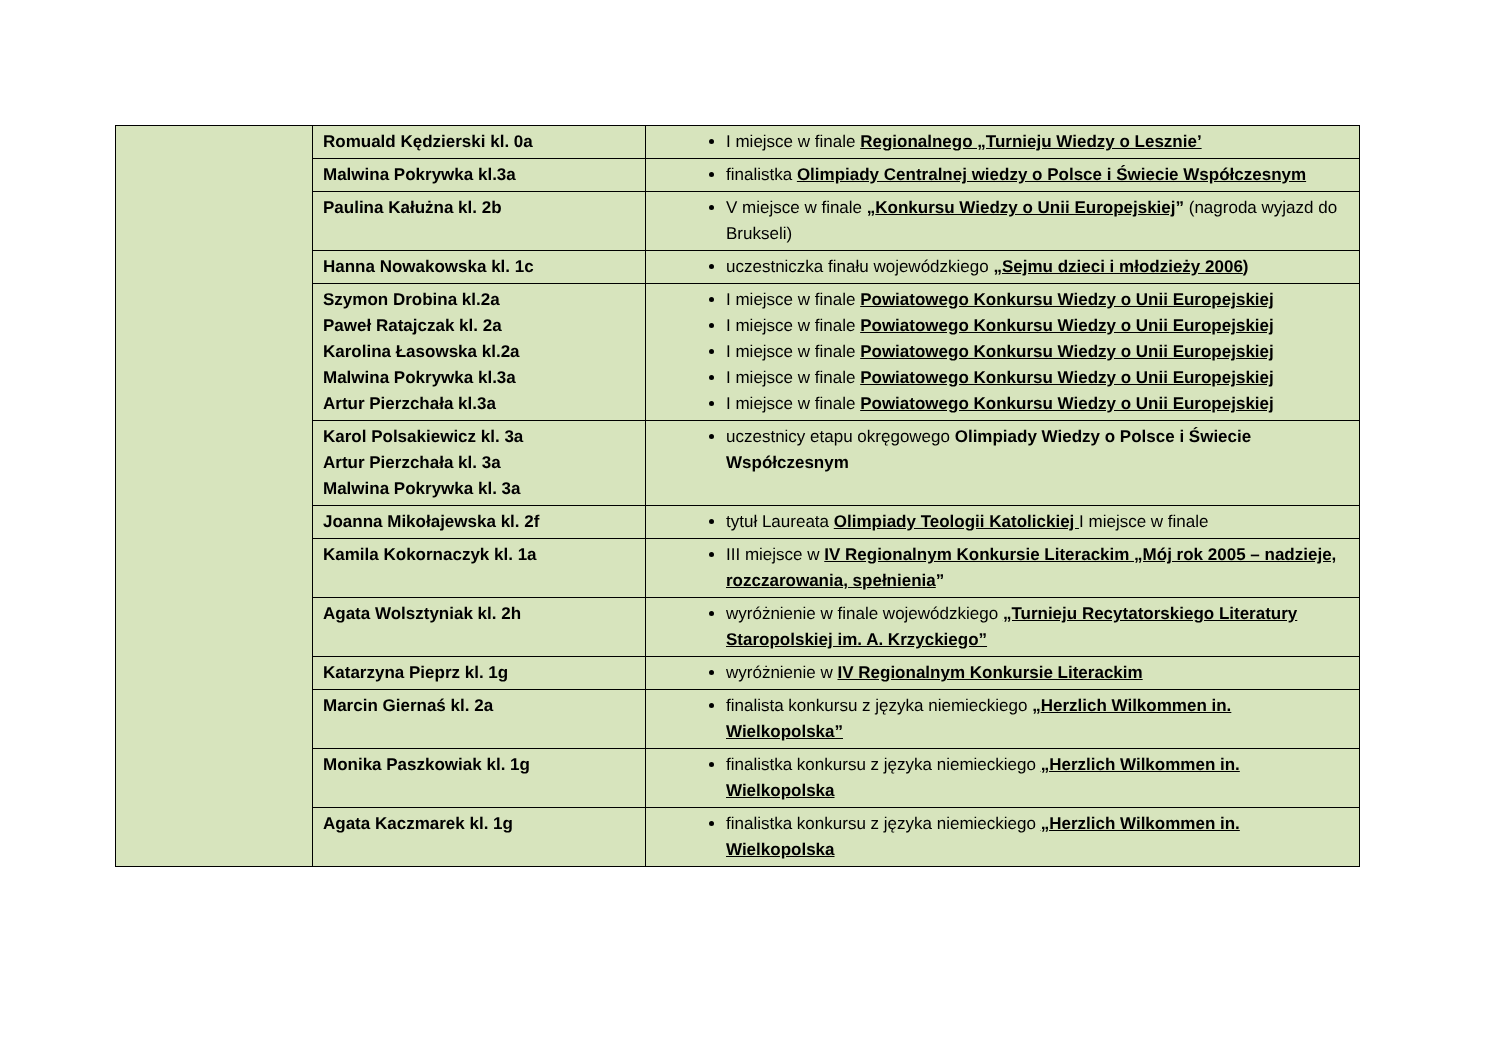| | Romuald Kędzierski kl. 0a | I miejsce w finale Regionalnego „Turnieju Wiedzy o Lesznie’ |
| | Malwina Pokrywka kl.3a | finalistka Olimpiady Centralnej wiedzy o Polsce i Świecie Współczesnym |
| | Paulina Kałużna kl. 2b | V miejsce w finale „ Konkursu Wiedzy o Unii Europejskiej ” (nagroda wyjazd do Brukseli) |
| | Hanna Nowakowska kl. 1c | uczestniczka finału wojewódzkiego „Sejmu dzieci i młodzieży 2006 ) |
| | Szymon Drobina kl.2a Paweł Ratajczak kl. 2a Karolina Łasowska kl.2a Malwina Pokrywka kl.3a Artur Pierzchała kl.3a | I miejsce w finale Powiatowego Konkursu Wiedzy o Unii Europejskiej I miejsce w finale Powiatowego Konkursu Wiedzy o Unii Europejskiej I miejsce w finale Powiatowego Konkursu Wiedzy o Unii Europejskiej I miejsce w finale Powiatowego Konkursu Wiedzy o Unii Europejskiej I miejsce w finale Powiatowego Konkursu Wiedzy o Unii Europejskiej |
| | Karol Polsakiewicz kl. 3a Artur Pierzchała kl. 3a Malwina Pokrywka kl. 3a | uczestnicy etapu okręgowego Olimpiady Wiedzy o Polsce i Świecie Współczesnym |
| | Joanna Mikołajewska kl. 2f | tytuł Laureata Olimpiady Teologii Katolickiej I miejsce w finale |
| | Kamila Kokornaczyk kl. 1a | III miejsce w IV Regionalnym Konkursie Literackim „Mój rok 2005 – nadzieje, rozczarowania, spełnienia ” |
| | Agata Wolsztyniak kl. 2h | wyróżnienie w finale wojewódzkiego „Turnieju Recytatorskiego Literatury Staropolskiej im. A. Krzyckiego” |
| | Katarzyna Pieprz kl. 1g | wyróżnienie w IV Regionalnym Konkursie Literackim |
| | Marcin Giernaś kl. 2a | finalista konkursu z języka niemieckiego „ Herzlich Wilkommen in. Wielkopolska” |
| | Monika Paszkowiak kl. 1g | finalistka konkursu z języka niemieckiego „Herzlich Wilkommen in. Wielkopolska |
| | Agata Kaczmarek kl. 1g | finalistka konkursu z języka niemieckiego „Herzlich Wilkommen in. Wielkopolska |